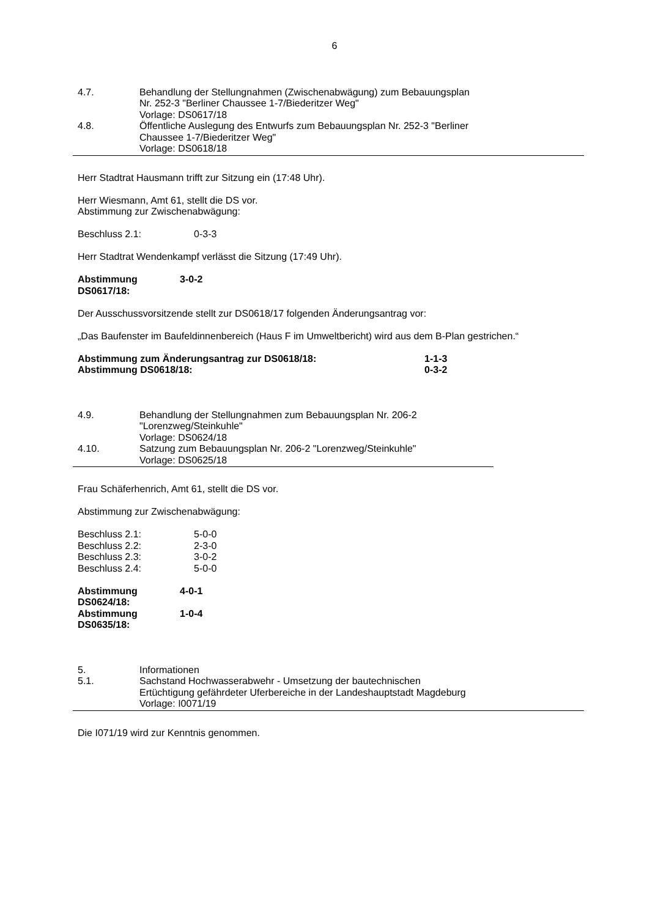6
4.7. Behandlung der Stellungnahmen (Zwischenabwägung) zum Bebauungsplan Nr. 252-3 "Berliner Chaussee 1-7/Biederitzer Weg"
Vorlage: DS0617/18
4.8. Öffentliche Auslegung des Entwurfs zum Bebauungsplan Nr. 252-3 "Berliner Chaussee 1-7/Biederitzer Weg"
Vorlage: DS0618/18
Herr Stadtrat Hausmann trifft zur Sitzung ein (17:48 Uhr).
Herr Wiesmann, Amt 61, stellt die DS vor.
Abstimmung zur Zwischenabwägung:
Beschluss 2.1: 0-3-3
Herr Stadtrat Wendenkampf verlässt die Sitzung (17:49 Uhr).
Abstimmung DS0617/18: 3-0-2
Der Ausschussvorsitzende stellt zur DS0618/17 folgenden Änderungsantrag vor:
„Das Baufenster im Baufeldinnenbereich (Haus F im Umweltbericht) wird aus dem B-Plan gestrichen.“
Abstimmung zum Änderungsantrag zur DS0618/18: 1-1-3
Abstimmung DS0618/18: 0-3-2
4.9. Behandlung der Stellungnahmen zum Bebauungsplan Nr. 206-2 "Lorenzweg/Steinkuhle"
Vorlage: DS0624/18
4.10. Satzung zum Bebauungsplan Nr. 206-2 "Lorenzweg/Steinkuhle"
Vorlage: DS0625/18
Frau Schäferhenrich, Amt 61, stellt die DS vor.
Abstimmung zur Zwischenabwägung:
Beschluss 2.1: 5-0-0
Beschluss 2.2: 2-3-0
Beschluss 2.3: 3-0-2
Beschluss 2.4: 5-0-0
Abstimmung DS0624/18: 4-0-1
Abstimmung DS0635/18: 1-0-4
5. Informationen
5.1. Sachstand Hochwasserabwehr - Umsetzung der bautechnischen Ertüchtigung gefährdeter Uferbereiche in der Landeshauptstadt Magdeburg
Vorlage: I0071/19
Die I071/19 wird zur Kenntnis genommen.